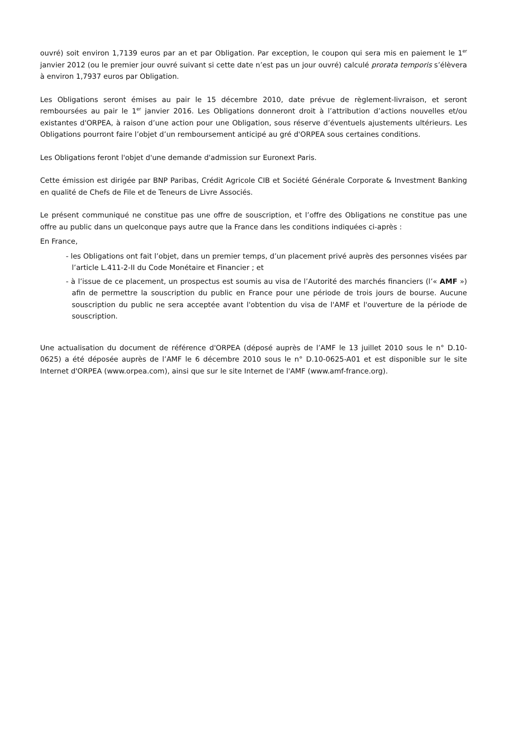ouvré) soit environ 1,7139 euros par an et par Obligation. Par exception, le coupon qui sera mis en paiement le 1<sup>er</sup> janvier 2012 (ou le premier jour ouvré suivant si cette date n’est pas un jour ouvré) calculé prorata temporis s’élèvera à environ 1,7937 euros par Obligation.
Les Obligations seront émises au pair le 15 décembre 2010, date prévue de règlement-livraison, et seront remboursées au pair le 1<sup>er</sup> janvier 2016. Les Obligations donneront droit à l’attribution d’actions nouvelles et/ou existantes d'ORPEA, à raison d’une action pour une Obligation, sous réserve d’éventuels ajustements ultérieurs. Les Obligations pourront faire l’objet d’un remboursement anticipé au gré d'ORPEA sous certaines conditions.
Les Obligations feront l'objet d'une demande d'admission sur Euronext Paris.
Cette émission est dirigée par BNP Paribas, Crédit Agricole CIB et Société Générale Corporate & Investment Banking en qualité de Chefs de File et de Teneurs de Livre Associés.
Le présent communiqué ne constitue pas une offre de souscription, et l’offre des Obligations ne constitue pas une offre au public dans un quelconque pays autre que la France dans les conditions indiquées ci-après :
En France,
- les Obligations ont fait l’objet, dans un premier temps, d’un placement privé auprès des personnes visées par l’article L.411-2-II du Code Monétaire et Financier ; et
- à l’issue de ce placement, un prospectus est soumis au visa de l’Autorité des marchés financiers (l’« AMF ») afin de permettre la souscription du public en France pour une période de trois jours de bourse. Aucune souscription du public ne sera acceptée avant l'obtention du visa de l'AMF et l'ouverture de la période de souscription.
Une actualisation du document de référence d'ORPEA (déposé auprès de l’AMF le 13 juillet 2010 sous le n° D.10-0625) a été déposée auprès de l’AMF le 6 décembre 2010 sous le n° D.10-0625-A01 et est disponible sur le site Internet d'ORPEA (www.orpea.com), ainsi que sur le site Internet de l'AMF (www.amf-france.org).